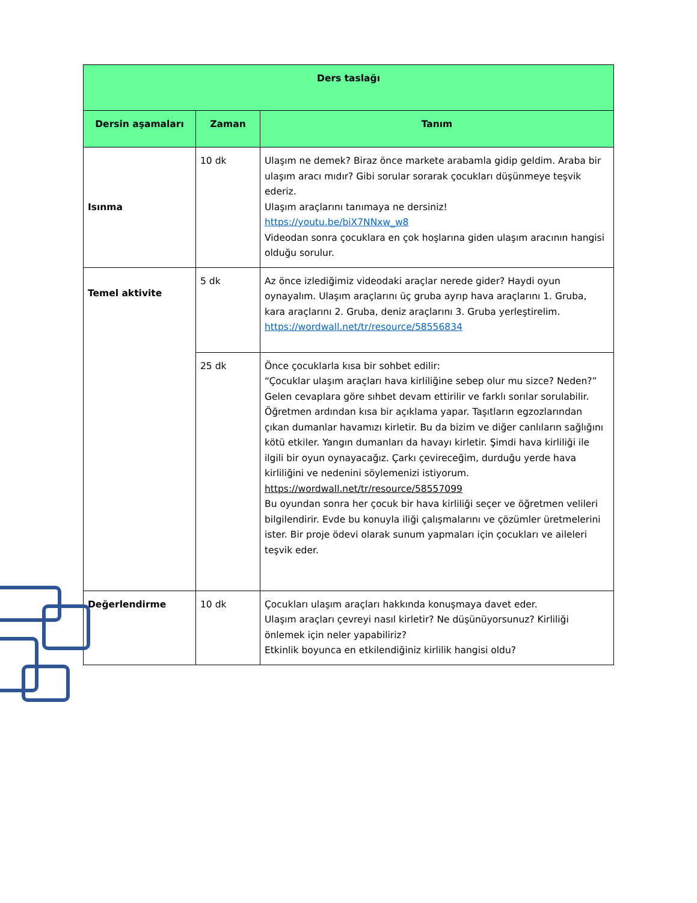| Ders taslağı | | |
| --- | --- | --- |
| Dersin aşamaları | Zaman | Tanım |
| Isınma | 10 dk | Ulaşım ne demek? Biraz önce markete arabamla gidip geldim. Araba bir ulaşım aracı mıdır? Gibi sorular sorarak çocukları düşünmeye teşvik ederiz. Ulaşım araçlarını tanımaya ne dersiniz! https://youtu.be/biX7NNxw_w8 Videodan sonra çocuklara en çok hoşlarına giden ulaşım aracının hangisi olduğu sorulur. |
| Temel aktivite | 5 dk | Az önce izlediğimiz videodaki araçlar nerede gider? Haydi oyun oynayalım. Ulaşım araçlarını üç gruba ayrıp hava araçlarını 1. Gruba, kara araçlarını 2. Gruba, deniz araçlarını 3. Gruba yerleştirelim. https://wordwall.net/tr/resource/58556834 |
| | 25 dk | Önce çocuklarla kısa bir sohbet edilir: “Çocuklar ulaşım araçları hava kirliliğine sebep olur mu sizce? Neden?” Gelen cevaplara göre sıhbet devam ettirilir ve farklı sorılar sorulabilir. Öğretmen ardından kısa bir açıklama yapar. Taşıtların egzozlarından çıkan dumanlar havamızı kirletir. Bu da bizim ve diğer canlıların sağlığını kötü etkiler. Yangın dumanları da havayı kirletir. Şimdi hava kirliliği ile ilgili bir oyun oynayacağız. Çarkı çevireceğim, durduğu yerde hava kirliliğini ve nedenini söylemenizi istiyorum. https://wordwall.net/tr/resource/58557099 Bu oyundan sonra her çocuk bir hava kirliliği seçer ve öğretmen velileri bilgilendirir. Evde bu konuyla iliği çalışmalarını ve çözümler üretmelerini ister. Bir proje ödevi olarak sunum yapmaları için çocukları ve aileleri teşvik eder. |
| Değerlendirme | 10 dk | Çocukları ulaşım araçları hakkında konuşmaya davet eder. Ulaşım araçları çevreyi nasıl kirletir? Ne düşünüyorsunuz? Kirliliği önlemek için neler yapabiliriz? Etkinlik boyunca en etkilendiğiniz kirlilik hangisi oldu? |